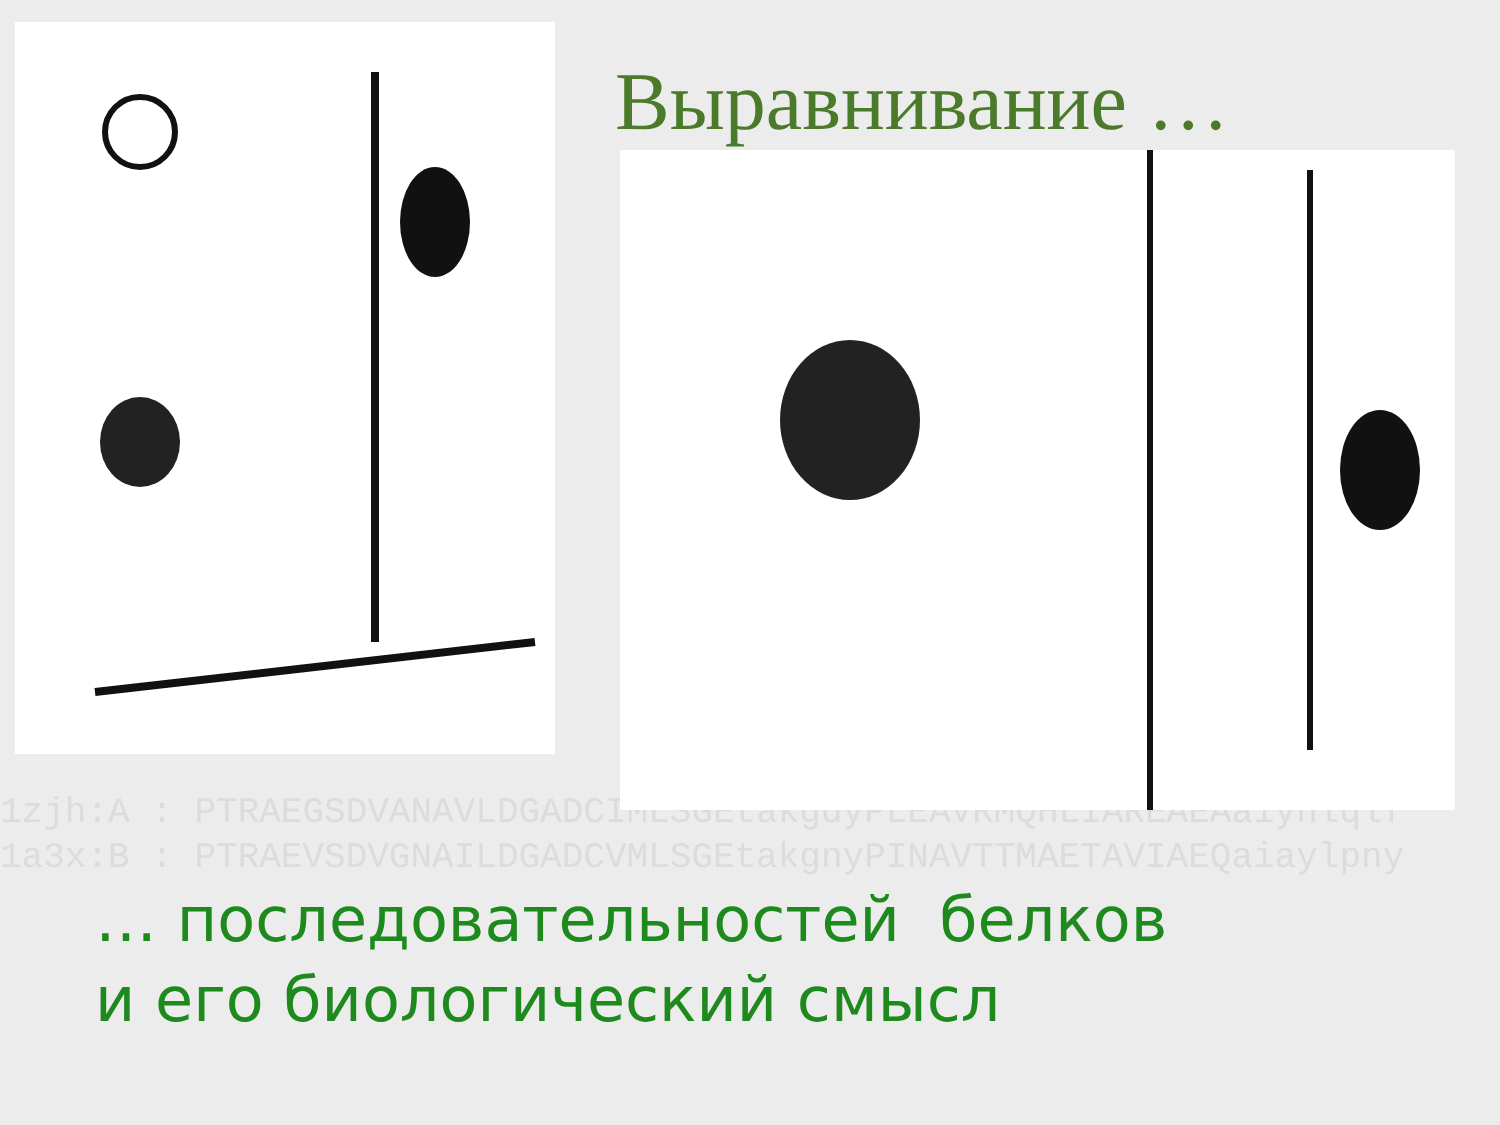1zjh:A : PTRAEGSDVANAVLDGADCIMLSGEtakgdyPLEAVRMQHLIAREAEAaiyhlqlf 1a3x:B : PTRAEVSDVGNAILDGADCVMLSGEtakgnyPINAVTTMAETAVIAEQaiaylpny
Выравнивание …
… последовательностей белков
и его биологический смысл